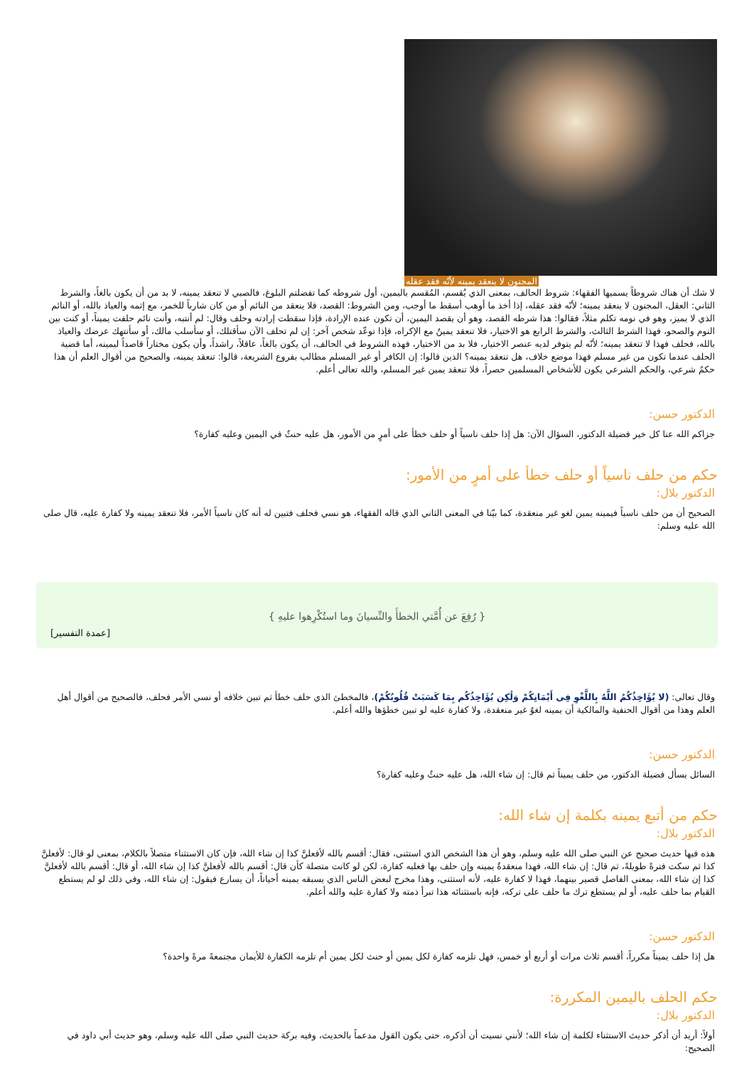المجنون لا ينعقد يمينه لأنّه فقد عقله
لا شك أن هناك شروطاً يسميها الفقهاء: شروط الحالف، بمعنى الذي يُقسم، المُقسم باليمين، أول شروطه كما تفضلتم البلوغ، فالصبي لا تنعقد يمينه، لا بد من أن يكون بالغاً، والشرط الثاني: العقل، المجنون لا ينعقد يمينه؛ لأنّه فقد عقله، إذا أخذ ما أوهب أسقط ما أوجب، ومن الشروط: القصد، فلا ينعقد من النائم أو من كان شارباً للخمر، مع إثمه والعياذ بالله، أو النائم الذي لا يميز، وهو في نومه تكلم مثلاً، فقالوا: هذا شرطه القصد، وهو أن يقصد اليمين، أن تكون عنده الإرادة، فإذا سقطت إرادته وحلف وقال: لم أنتبه، وأنت نائم حلفت يميناً، أو كنت بين النوم والصحو، فهذا الشرط الثالث، والشرط الرابع هو الاختيار، فلا تنعقد يمينٌ مع الإكراه، فإذا توعّد شخص آخر: إن لم تحلف الآن سأقتلك، أو سأسلب مالك، أو سأنتهك عرضك والعياذ بالله، فحلف فهذا لا تنعقد يمينه؛ لأنّه لم يتوفر لديه عنصر الاختيار، فلا بد من الاختيار، فهذه الشروط في الحالف، أن يكون بالغاً، عاقلاً، راشداً، وأن يكون مختاراً قاصداً ليمينه، أما قضية الحلف عندما تكون من غير مسلم فهذا موضع خلاف، هل تنعقد يمينه؟ الذين قالوا: إن الكافر أو غير المسلم مطالب بفروع الشريعة، قالوا: تنعقد يمينه، والصحيح من أقوال العلم أن هذا حكمٌ شرعي، والحكم الشرعي يكون للأشخاص المسلمين حصراً، فلا تنعقد يمين غير المسلم، والله تعالى أعلم.
الدكتور حسن:
جزاكم الله عنا كل خير فضيلة الدكتور، السؤال الآن: هل إذا حلف ناسياً أو حلف خطأ على أمرٍ من الأمور، هل عليه حنثٌ في اليمين وعليه كفارة؟
حكم من حلف ناسياً أو حلف خطأ على أمرٍ من الأمور:
الدكتور بلال:
الصحيح أن من حلف ناسياً فيمينه يمين لغو غير منعقدة، كما بيّنا في المعنى الثاني الذي قاله الفقهاء، هو نسي فحلف فتبين له أنه كان ناسياً الأمر، فلا تنعقد يمينه ولا كفارة عليه، قال صلى الله عليه وسلم:
{ رُفِعَ عن أُمَّتي الخطأَ والنِّسيانَ وما استُكْرِهوا عليهِ }
[عمدة التفسير]
وقال تعالى: (لا يُؤَاخِذُكُمُ اللَّهُ بِاللَّغْوِ فِي أَيْمَانِكُمْ وَلَٰكِن يُؤَاخِذُكُم بِمَا كَسَبَتْ قُلُوبُكُمْ)، فالمخطئ الذي حلف خطأ ثم تبين خلافه أو نسي الأمر فحلف، فالصحيح من أقوال أهل العلم وهذا من أقوال الحنفية والمالكية أن يمينه لغوٌ غير منعقدة، ولا كفارة عليه لو تبين خطؤها والله أعلم.
الدكتور حسن:
السائل يسأل فضيلة الدكتور، من حلف يميناً ثم قال: إن شاء الله، هل عليه حنثٌ وعليه كفارة؟
حكم من أتبع يمينه بكلمة إن شاء الله:
الدكتور بلال:
هذه فيها حديث صحيح عن النبي صلى الله عليه وسلم، وهو أن هذا الشخص الذي استثنى، فقال: أقسم بالله لأفعلنَّ كذا إن شاء الله، فإن كان الاستثناء متصلاً بالكلام، بمعنى لو قال: لأفعلنَّ كذا ثم سكت فترةً طويلةً، ثم قال: إن شاء الله، فهذا منعقدةٌ يمينه وإن حلف بها فعليه كفارة، لكن لو كانت متصلة كأن قال: أقسم بالله لأفعلنَّ كذا إن شاء الله، أو قال: أقسم بالله لأفعلنَّ كذا إن شاء الله، بمعنى الفاصل قصير بينهما، فهذا لا كفارة عليه، لأنه استثنى، وهذا مخرج لبعض الناس الذي يسبقه يمينه أحياناً، أن يسارع فيقول: إن شاء الله، وفي ذلك لو لم يستطع القيام بما حلف عليه، أو لم يستطع ترك ما حلف على تركه، فإنه باستثنائه هذا تبرأ ذمته ولا كفارة عليه والله أعلم.
الدكتور حسن:
هل إذا حلف يميناً مكرراً، أقسم ثلاث مرات أو أربع أو خمس، فهل تلزمه كفارة لكل يمين أو حنث لكل يمين أم تلزمه الكفارة للأيمان مجتمعةً مرةً واحدة؟
حكم الحلف باليمين المكررة:
الدكتور بلال:
أولاً: أريد أن أذكر حديث الاستثناء لكلمة إن شاء الله؛ لأنني نسيت أن أذكره، حتى يكون القول مدعماً بالحديث، وفيه بركة حديث النبي صلى الله عليه وسلم، وهو حديث أبي داود في الصحيح: